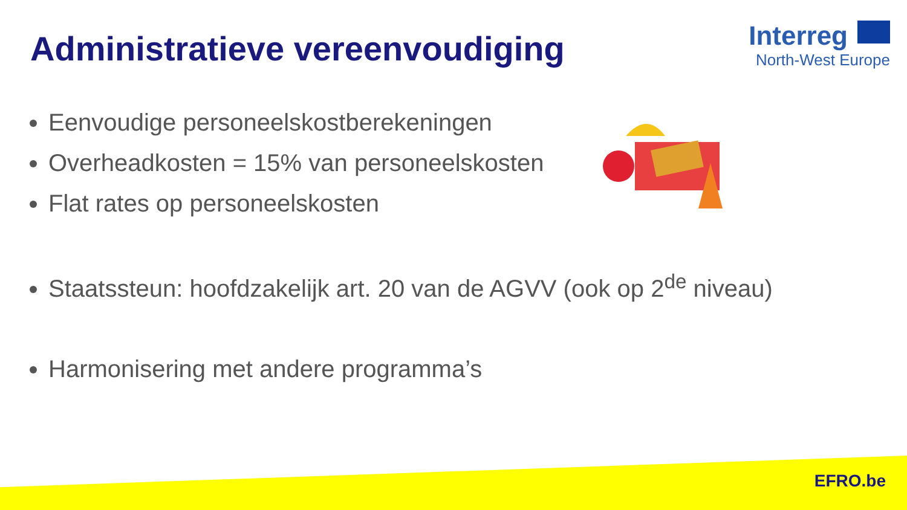Administratieve vereenvoudiging
Interreg
North-West Europe
Eenvoudige personeelskostberekeningen
Overheadkosten = 15% van personeelskosten
Flat rates op personeelskosten
Staatssteun: hoofdzakelijk art. 20 van de AGVV (ook op 2<sup>de</sup> niveau)
Harmonisering met andere programma’s
EFRO.be